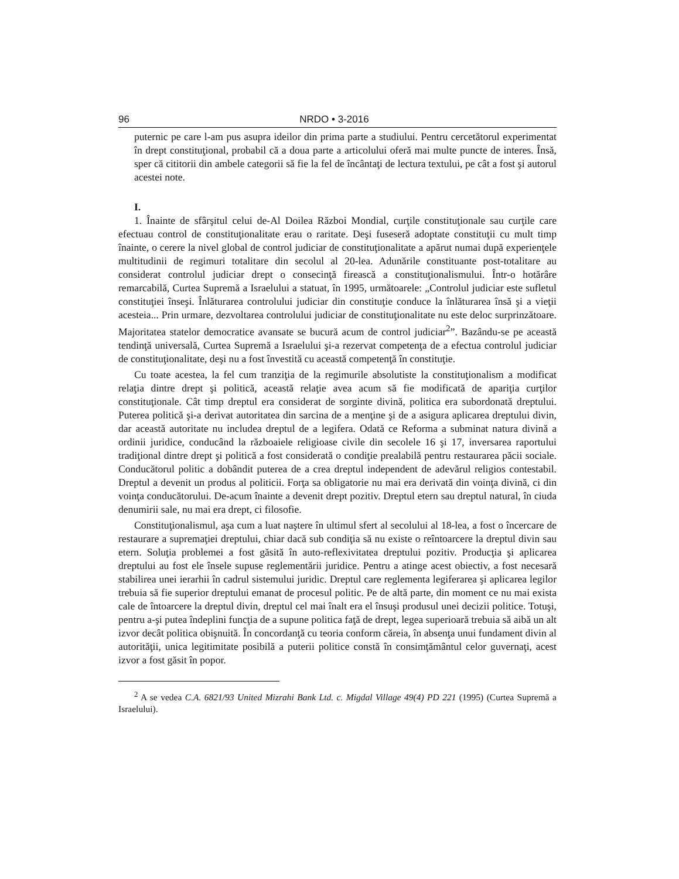96 NRDO • 3-2016
puternic pe care l-am pus asupra ideilor din prima parte a studiului. Pentru cercetătorul experimentat în drept constituţional, probabil că a doua parte a articolului oferă mai multe puncte de interes. Însă, sper că cititorii din ambele categorii să fie la fel de încântaţi de lectura textului, pe cât a fost şi autorul acestei note.
I.
1. Înainte de sfârşitul celui de-Al Doilea Război Mondial, curţile constituţionale sau curţile care efectuau control de constituţionalitate erau o raritate. Deşi fuseseră adoptate constituţii cu mult timp înainte, o cerere la nivel global de control judiciar de constituţionalitate a apărut numai după experienţele multitudinii de regimuri totalitare din secolul al 20-lea. Adunările constituante post-totalitare au considerat controlul judiciar drept o consecinţă firească a constituţionalismului. Într-o hotărâre remarcabilă, Curtea Supremă a Israelului a statuat, în 1995, următoarele: „Controlul judiciar este sufletul constituţiei înseşi. Înlăturarea controlului judiciar din constituţie conduce la înlăturarea însă şi a vieţii acesteia... Prin urmare, dezvoltarea controlului judiciar de constituţionalitate nu este deloc surprinzătoare. Majoritatea statelor democratice avansate se bucură acum de control judiciar<sup>2</sup>”. Bazându-se pe această tendinţă universală, Curtea Supremă a Israelului şi-a rezervat competenţa de a efectua controlul judiciar de constituţionalitate, deşi nu a fost învestită cu această competenţă în constituţie.
Cu toate acestea, la fel cum tranziţia de la regimurile absolutiste la constituţionalism a modificat relaţia dintre drept şi politică, această relaţie avea acum să fie modificată de apariţia curţilor constituţionale. Cât timp dreptul era considerat de sorginte divină, politica era subordonată dreptului. Puterea politică şi-a derivat autoritatea din sarcina de a menţine şi de a asigura aplicarea dreptului divin, dar această autoritate nu includea dreptul de a legifera. Odată ce Reforma a subminat natura divină a ordinii juridice, conducând la războaiele religioase civile din secolele 16 şi 17, inversarea raportului tradiţional dintre drept şi politică a fost considerată o condiţie prealabilă pentru restaurarea păcii sociale. Conducătorul politic a dobândit puterea de a crea dreptul independent de adevărul religios contestabil. Dreptul a devenit un produs al politicii. Forţa sa obligatorie nu mai era derivată din voinţa divină, ci din voinţa conducătorului. De-acum înainte a devenit drept pozitiv. Dreptul etern sau dreptul natural, în ciuda denumirii sale, nu mai era drept, ci filosofie.
Constituţionalismul, aşa cum a luat naştere în ultimul sfert al secolului al 18-lea, a fost o încercare de restaurare a supremaţiei dreptului, chiar dacă sub condiţia să nu existe o reîntoarcere la dreptul divin sau etern. Soluţia problemei a fost găsită în auto-reflexivitatea dreptului pozitiv. Producţia şi aplicarea dreptului au fost ele însele supuse reglementării juridice. Pentru a atinge acest obiectiv, a fost necesară stabilirea unei ierarhii în cadrul sistemului juridic. Dreptul care reglementa legiferarea şi aplicarea legilor trebuia să fie superior dreptului emanat de procesul politic. Pe de altă parte, din moment ce nu mai exista cale de întoarcere la dreptul divin, dreptul cel mai înalt era el însuşi produsul unei decizii politice. Totuşi, pentru a-şi putea îndeplini funcţia de a supune politica faţă de drept, legea superioară trebuia să aibă un alt izvor decât politica obişnuită. În concordanţă cu teoria conform căreia, în absenţa unui fundament divin al autorităţii, unica legitimitate posibilă a puterii politice constă în consimţământul celor guvernaţi, acest izvor a fost găsit în popor.
<sup>2</sup> A se vedea C.A. 6821/93 United Mizrahi Bank Ltd. c. Migdal Village 49(4) PD 221 (1995) (Curtea Supremă a Israelului).